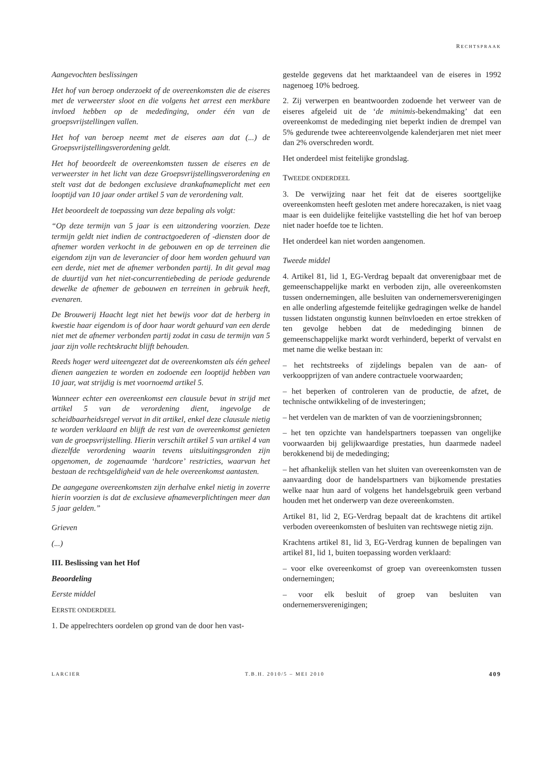RECHTSPRAAK
Aangevochten beslissingen
Het hof van beroep onderzoekt of de overeenkomsten die de eiseres met de verweerster sloot en die volgens het arrest een merkbare invloed hebben op de mededinging, onder één van de groepsvrijstellingen vallen.
Het hof van beroep neemt met de eiseres aan dat (...) de Groepsvrijstellingsverordening geldt.
Het hof beoordeelt de overeenkomsten tussen de eiseres en de verweerster in het licht van deze Groepsvrijstellingsverordening en stelt vast dat de bedongen exclusieve drankafnameplicht met een looptijd van 10 jaar onder artikel 5 van de verordening valt.
Het beoordeelt de toepassing van deze bepaling als volgt:
“Op deze termijn van 5 jaar is een uitzondering voorzien. Deze termijn geldt niet indien de contractgoederen of -diensten door de afnemer worden verkocht in de gebouwen en op de terreinen die eigendom zijn van de leverancier of door hem worden gehuurd van een derde, niet met de afnemer verbonden partij. In dit geval mag de duurtijd van het niet-concurrentiebeding de periode gedurende dewelke de afnemer de gebouwen en terreinen in gebruik heeft, evenaren.
De Brouwerij Haacht legt niet het bewijs voor dat de herberg in kwestie haar eigendom is of door haar wordt gehuurd van een derde niet met de afnemer verbonden partij zodat in casu de termijn van 5 jaar zijn volle rechtskracht blijft behouden.
Reeds hoger werd uiteengezet dat de overeenkomsten als één geheel dienen aangezien te worden en zodoende een looptijd hebben van 10 jaar, wat strijdig is met voornoemd artikel 5.
Wanneer echter een overeenkomst een clausule bevat in strijd met artikel 5 van de verordening dient, ingevolge de scheidbaarheidsregel vervat in dit artikel, enkel deze clausule nietig te worden verklaard en blijft de rest van de overeenkomst genieten van de groepsvrijstelling. Hierin verschilt artikel 5 van artikel 4 van diezelfde verordening waarin tevens uitsluitingsgronden zijn opgenomen, de zogenaamde ‘hardcore’ restricties, waarvan het bestaan de rechtsgeldigheid van de hele overeenkomst aantasten.
De aangegane overeenkomsten zijn derhalve enkel nietig in zoverre hierin voorzien is dat de exclusieve afnameverplichtingen meer dan 5 jaar gelden.”
Grieven
(...)
III. Beslissing van het Hof
Beoordeling
Eerste middel
EERSTE ONDERDEEL
1. De appelrechters oordelen op grond van de door hen vast-
gestelde gegevens dat het marktaandeel van de eiseres in 1992 nagenoeg 10% bedroeg.
2. Zij verwerpen en beantwoorden zodoende het verweer van de eiseres afgeleid uit de ‘de minimis-bekendmaking’ dat een overeenkomst de mededinging niet beperkt indien de drempel van 5% gedurende twee achtereenvolgende kalenderjaren met niet meer dan 2% overschreden wordt.
Het onderdeel mist feitelijke grondslag.
TWEEDE ONDERDEEL
3. De verwijzing naar het feit dat de eiseres soortgelijke overeenkomsten heeft gesloten met andere horecazaken, is niet vaag maar is een duidelijke feitelijke vaststelling die het hof van beroep niet nader hoefde toe te lichten.
Het onderdeel kan niet worden aangenomen.
Tweede middel
4. Artikel 81, lid 1, EG-Verdrag bepaalt dat onverenigbaar met de gemeenschappelijke markt en verboden zijn, alle overeenkomsten tussen ondernemingen, alle besluiten van ondernemersverenigingen en alle onderling afgestemde feitelijke gedragingen welke de handel tussen lidstaten ongunstig kunnen beïnvloeden en ertoe strekken of ten gevolge hebben dat de mededinging binnen de gemeenschappelijke markt wordt verhinderd, beperkt of vervalst en met name die welke bestaan in:
– het rechtstreeks of zijdelings bepalen van de aan- of verkoopprijzen of van andere contractuele voorwaarden;
– het beperken of controleren van de productie, de afzet, de technische ontwikkeling of de investeringen;
– het verdelen van de markten of van de voorzieningsbronnen;
– het ten opzichte van handelspartners toepassen van ongelijke voorwaarden bij gelijkwaardige prestaties, hun daarmede nadeel berokkenend bij de mededinging;
– het afhankelijk stellen van het sluiten van overeenkomsten van de aanvaarding door de handelspartners van bijkomende prestaties welke naar hun aard of volgens het handelsgebruik geen verband houden met het onderwerp van deze overeenkomsten.
Artikel 81, lid 2, EG-Verdrag bepaalt dat de krachtens dit artikel verboden overeenkomsten of besluiten van rechtswege nietig zijn.
Krachtens artikel 81, lid 3, EG-Verdrag kunnen de bepalingen van artikel 81, lid 1, buiten toepassing worden verklaard:
– voor elke overeenkomst of groep van overeenkomsten tussen ondernemingen;
– voor elk besluit of groep van besluiten van ondernemersverenigingen;
LARCIER T.B.H. 2010/5 – MEI 2010 409